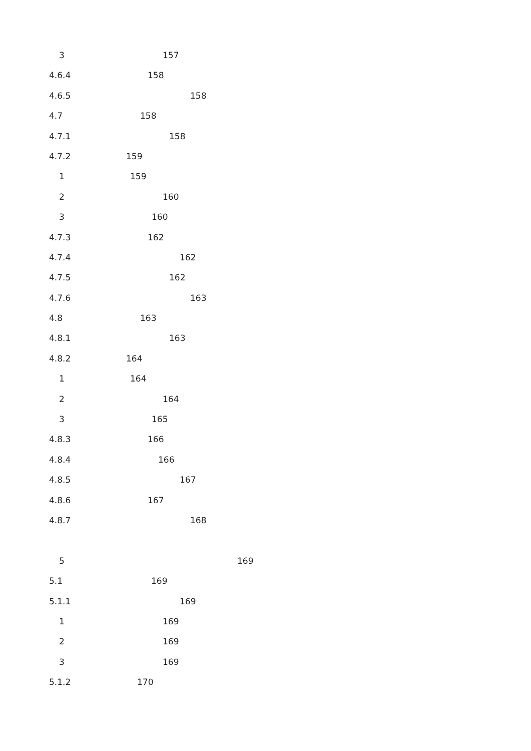3 157
4.6.4 158
4.6.5 158
4.7 158
4.7.1 158
4.7.2 159
1 159
2 160
3 160
4.7.3 162
4.7.4 162
4.7.5 162
4.7.6 163
4.8 163
4.8.1 163
4.8.2 164
1 164
2 164
3 165
4.8.3 166
4.8.4 166
4.8.5 167
4.8.6 167
4.8.7 168
5 169
5.1 169
5.1.1 169
1 169
2 169
3 169
5.1.2 170